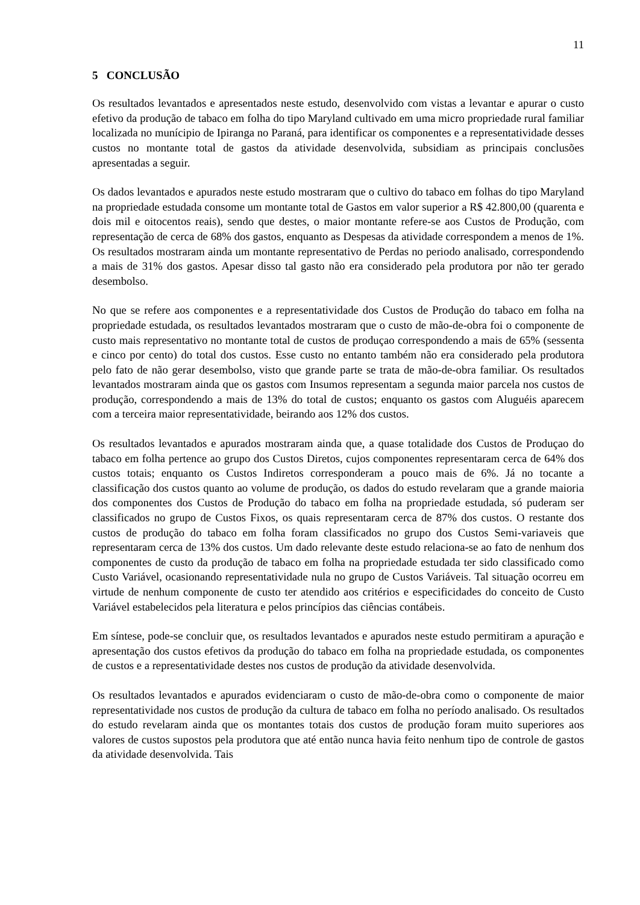11
5 CONCLUSÃO
Os resultados levantados e apresentados neste estudo, desenvolvido com vistas a levantar e apurar o custo efetivo da produção de tabaco em folha do tipo Maryland cultivado em uma micro propriedade rural familiar localizada no munícipio de Ipiranga no Paraná, para identificar os componentes e a representatividade desses custos no montante total de gastos da atividade desenvolvida, subsidiam as principais conclusões apresentadas a seguir.
Os dados levantados e apurados neste estudo mostraram que o cultivo do tabaco em folhas do tipo Maryland na propriedade estudada consome um montante total de Gastos em valor superior a R$ 42.800,00 (quarenta e dois mil e oitocentos reais), sendo que destes, o maior montante refere-se aos Custos de Produção, com representação de cerca de 68% dos gastos, enquanto as Despesas da atividade correspondem a menos de 1%. Os resultados mostraram ainda um montante representativo de Perdas no periodo analisado, correspondendo a mais de 31% dos gastos. Apesar disso tal gasto não era considerado pela produtora por não ter gerado desembolso.
No que se refere aos componentes e a representatividade dos Custos de Produção do tabaco em folha na propriedade estudada, os resultados levantados mostraram que o custo de mão-de-obra foi o componente de custo mais representativo no montante total de custos de produçao correspondendo a mais de 65% (sessenta e cinco por cento) do total dos custos. Esse custo no entanto também não era considerado pela produtora pelo fato de não gerar desembolso, visto que grande parte se trata de mão-de-obra familiar. Os resultados levantados mostraram ainda que os gastos com Insumos representam a segunda maior parcela nos custos de produção, correspondendo a mais de 13% do total de custos; enquanto os gastos com Aluguéis aparecem com a terceira maior representatividade, beirando aos 12% dos custos.
Os resultados levantados e apurados mostraram ainda que, a quase totalidade dos Custos de Produçao do tabaco em folha pertence ao grupo dos Custos Diretos, cujos componentes representaram cerca de 64% dos custos totais; enquanto os Custos Indiretos corresponderam a pouco mais de 6%. Já no tocante a classificação dos custos quanto ao volume de produção, os dados do estudo revelaram que a grande maioria dos componentes dos Custos de Produção do tabaco em folha na propriedade estudada, só puderam ser classificados no grupo de Custos Fixos, os quais representaram cerca de 87% dos custos. O restante dos custos de produção do tabaco em folha foram classificados no grupo dos Custos Semi-variaveis que representaram cerca de 13% dos custos. Um dado relevante deste estudo relaciona-se ao fato de nenhum dos componentes de custo da produção de tabaco em folha na propriedade estudada ter sido classificado como Custo Variável, ocasionando representatividade nula no grupo de Custos Variáveis. Tal situação ocorreu em virtude de nenhum componente de custo ter atendido aos critérios e especificidades do conceito de Custo Variável estabelecidos pela literatura e pelos princípios das ciências contábeis.
Em síntese, pode-se concluir que, os resultados levantados e apurados neste estudo permitiram a apuração e apresentação dos custos efetivos da produção do tabaco em folha na propriedade estudada, os componentes de custos e a representatividade destes nos custos de produção da atividade desenvolvida.
Os resultados levantados e apurados evidenciaram o custo de mão-de-obra como o componente de maior representatividade nos custos de produção da cultura de tabaco em folha no período analisado. Os resultados do estudo revelaram ainda que os montantes totais dos custos de produção foram muito superiores aos valores de custos supostos pela produtora que até então nunca havia feito nenhum tipo de controle de gastos da atividade desenvolvida. Tais